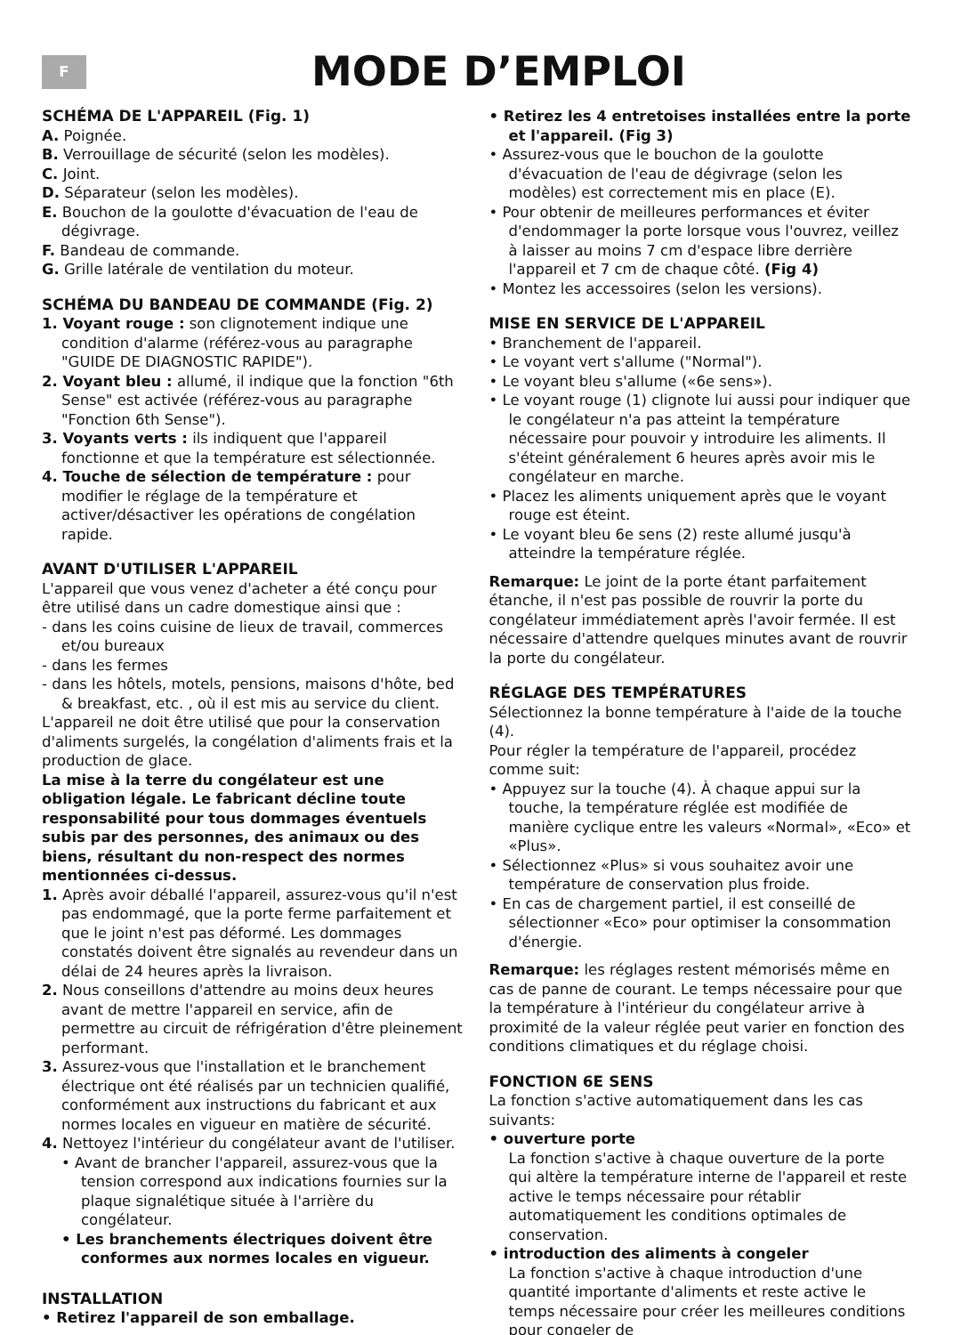F
MODE D’EMPLOI
SCHÉMA DE L'APPAREIL (Fig. 1)
A. Poignée.
B. Verrouillage de sécurité (selon les modèles).
C. Joint.
D. Séparateur (selon les modèles).
E. Bouchon de la goulotte d'évacuation de l'eau de dégivrage.
F. Bandeau de commande.
G. Grille latérale de ventilation du moteur.
SCHÉMA DU BANDEAU DE COMMANDE (Fig. 2)
1. Voyant rouge : son clignotement indique une condition d'alarme (référez-vous au paragraphe "GUIDE DE DIAGNOSTIC RAPIDE").
2. Voyant bleu : allumé, il indique que la fonction "6th Sense" est activée (référez-vous au paragraphe "Fonction 6th Sense").
3. Voyants verts : ils indiquent que l'appareil fonctionne et que la température est sélectionnée.
4. Touche de sélection de température : pour modifier le réglage de la température et activer/désactiver les opérations de congélation rapide.
AVANT D'UTILISER L'APPAREIL
L'appareil que vous venez d'acheter a été conçu pour être utilisé dans un cadre domestique ainsi que :
- dans les coins cuisine de lieux de travail, commerces et/ou bureaux
- dans les fermes
- dans les hôtels, motels, pensions, maisons d'hôte, bed & breakfast, etc. , où il est mis au service du client.
L'appareil ne doit être utilisé que pour la conservation d'aliments surgelés, la congélation d'aliments frais et la production de glace.
La mise à la terre du congélateur est une obligation légale. Le fabricant décline toute responsabilité pour tous dommages éventuels subis par des personnes, des animaux ou des biens, résultant du non-respect des normes mentionnées ci-dessus.
1. Après avoir déballé l'appareil, assurez-vous qu'il n'est pas endommagé, que la porte ferme parfaitement et que le joint n'est pas déformé. Les dommages constatés doivent être signalés au revendeur dans un délai de 24 heures après la livraison.
2. Nous conseillons d'attendre au moins deux heures avant de mettre l'appareil en service, afin de permettre au circuit de réfrigération d'être pleinement performant.
3. Assurez-vous que l'installation et le branchement électrique ont été réalisés par un technicien qualifié, conformément aux instructions du fabricant et aux normes locales en vigueur en matière de sécurité.
4. Nettoyez l'intérieur du congélateur avant de l'utiliser.
• Avant de brancher l'appareil, assurez-vous que la tension correspond aux indications fournies sur la plaque signalétique située à l'arrière du congélateur.
• Les branchements électriques doivent être conformes aux normes locales en vigueur.
INSTALLATION
• Retirez l'appareil de son emballage.
• Retirez les 4 entretoises installées entre la porte et l'appareil. (Fig 3)
• Assurez-vous que le bouchon de la goulotte d'évacuation de l'eau de dégivrage (selon les modèles) est correctement mis en place (E).
• Pour obtenir de meilleures performances et éviter d'endommager la porte lorsque vous l'ouvrez, veillez à laisser au moins 7 cm d'espace libre derrière l'appareil et 7 cm de chaque côté. (Fig 4)
• Montez les accessoires (selon les versions).
MISE EN SERVICE DE L'APPAREIL
• Branchement de l'appareil.
• Le voyant vert s'allume ("Normal").
• Le voyant bleu s'allume («6e sens»).
• Le voyant rouge (1) clignote lui aussi pour indiquer que le congélateur n'a pas atteint la température nécessaire pour pouvoir y introduire les aliments. Il s'éteint généralement 6 heures après avoir mis le congélateur en marche.
• Placez les aliments uniquement après que le voyant rouge est éteint.
• Le voyant bleu 6e sens (2) reste allumé jusqu'à atteindre la température réglée.
Remarque: Le joint de la porte étant parfaitement étanche, il n'est pas possible de rouvrir la porte du congélateur immédiatement après l'avoir fermée. Il est nécessaire d'attendre quelques minutes avant de rouvrir la porte du congélateur.
RÉGLAGE DES TEMPÉRATURES
Sélectionnez la bonne température à l'aide de la touche (4).
Pour régler la température de l'appareil, procédez comme suit:
• Appuyez sur la touche (4). À chaque appui sur la touche, la température réglée est modifiée de manière cyclique entre les valeurs «Normal», «Eco» et «Plus».
• Sélectionnez «Plus» si vous souhaitez avoir une température de conservation plus froide.
• En cas de chargement partiel, il est conseillé de sélectionner «Eco» pour optimiser la consommation d'énergie.
Remarque: les réglages restent mémorisés même en cas de panne de courant. Le temps nécessaire pour que la température à l'intérieur du congélateur arrive à proximité de la valeur réglée peut varier en fonction des conditions climatiques et du réglage choisi.
FONCTION 6E SENS
La fonction s'active automatiquement dans les cas suivants:
• ouverture porte
La fonction s'active à chaque ouverture de la porte qui altère la température interne de l'appareil et reste active le temps nécessaire pour rétablir automatiquement les conditions optimales de conservation.
• introduction des aliments à congeler
La fonction s'active à chaque introduction d'une quantité importante d'aliments et reste active le temps nécessaire pour créer les meilleures conditions pour congeler de